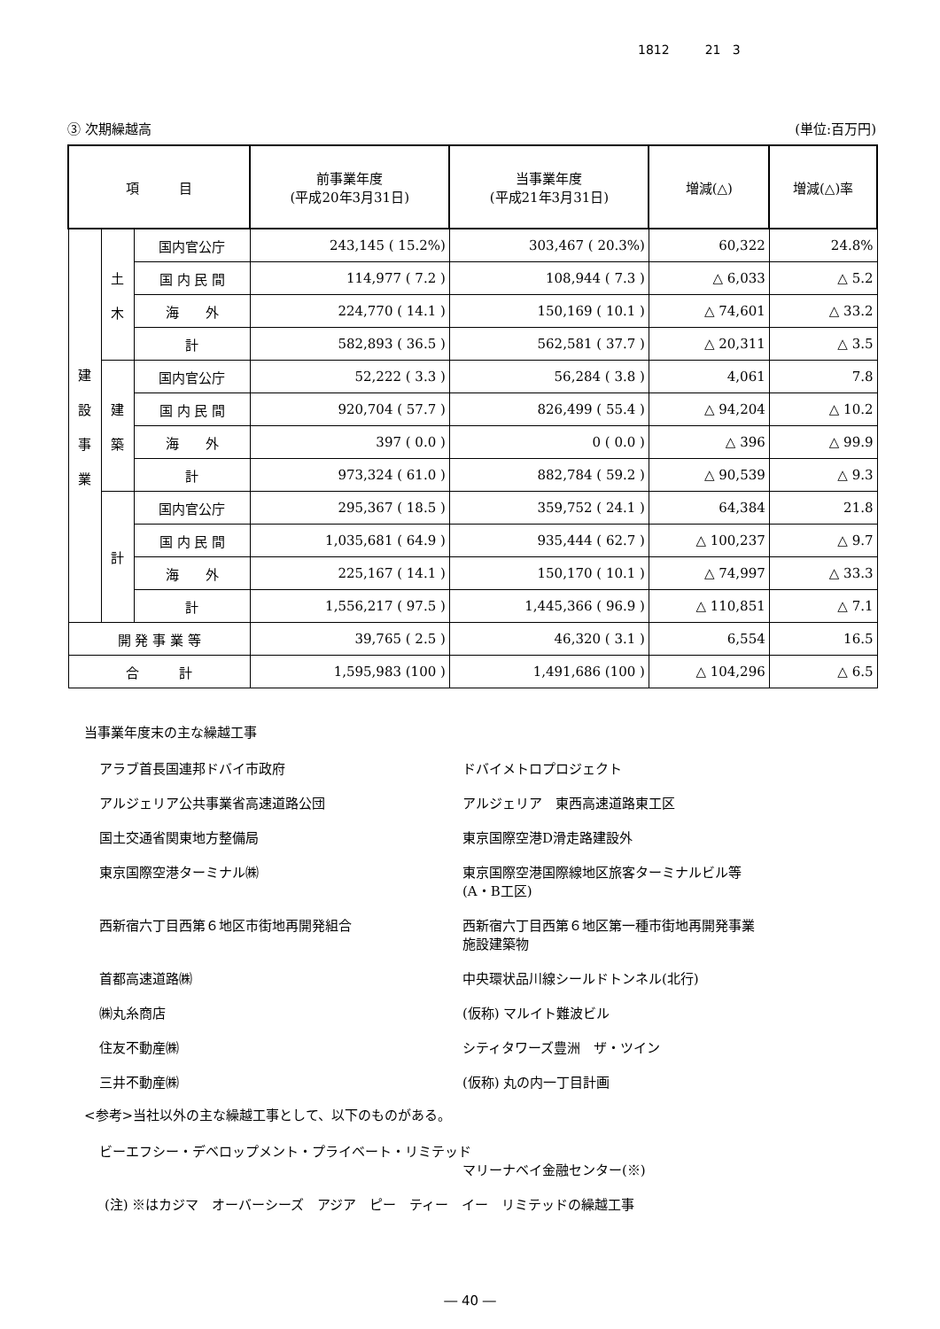1812 21 3
③ 次期繰越高 (単位:百万円)
| 項 目 | | | 前事業年度 (平成20年3月31日) | 当事業年度 (平成21年3月31日) | 増減(△) | 増減(△)率 |
| --- | --- | --- | --- | --- | --- | --- |
| 建 設 事 業 | 土 木 | 国内官公庁 | 243,145 ( 15.2%) | 303,467 ( 20.3%) | 60,322 | 24.8% |
| | | 国 内 民 間 | 114,977 ( 7.2 ) | 108,944 ( 7.3 ) | △ 6,033 | △ 5.2 |
| | | 海 外 | 224,770 ( 14.1 ) | 150,169 ( 10.1 ) | △ 74,601 | △ 33.2 |
| | | 計 | 582,893 ( 36.5 ) | 562,581 ( 37.7 ) | △ 20,311 | △ 3.5 |
| | 建 築 | 国内官公庁 | 52,222 ( 3.3 ) | 56,284 ( 3.8 ) | 4,061 | 7.8 |
| | | 国 内 民 間 | 920,704 ( 57.7 ) | 826,499 ( 55.4 ) | △ 94,204 | △ 10.2 |
| | | 海 外 | 397 ( 0.0 ) | 0 ( 0.0 ) | △ 396 | △ 99.9 |
| | | 計 | 973,324 ( 61.0 ) | 882,784 ( 59.2 ) | △ 90,539 | △ 9.3 |
| | 計 | 国内官公庁 | 295,367 ( 18.5 ) | 359,752 ( 24.1 ) | 64,384 | 21.8 |
| | | 国 内 民 間 | 1,035,681 ( 64.9 ) | 935,444 ( 62.7 ) | △ 100,237 | △ 9.7 |
| | | 海 外 | 225,167 ( 14.1 ) | 150,170 ( 10.1 ) | △ 74,997 | △ 33.3 |
| | | 計 | 1,556,217 ( 97.5 ) | 1,445,366 ( 96.9 ) | △ 110,851 | △ 7.1 |
| 開 発 事 業 等 | | | 39,765 ( 2.5 ) | 46,320 ( 3.1 ) | 6,554 | 16.5 |
| 合 計 | | | 1,595,983 (100 ) | 1,491,686 (100 ) | △ 104,296 | △ 6.5 |
当事業年度末の主な繰越工事
アラブ首長国連邦ドバイ市政府 ドバイメトロプロジェクト
アルジェリア公共事業省高速道路公団 アルジェリア　東西高速道路東工区
国土交通省関東地方整備局 東京国際空港D滑走路建設外
東京国際空港ターミナル㈱ 東京国際空港国際線地区旅客ターミナルビル等
(A・B工区)
西新宿六丁目西第６地区市街地再開発組合 西新宿六丁目西第６地区第一種市街地再開発事業
施設建築物
首都高速道路㈱ 中央環状品川線シールドトンネル(北行)
㈱丸糸商店 (仮称) マルイト難波ビル
住友不動産㈱ シティタワーズ豊洲　ザ・ツイン
三井不動産㈱ (仮称) 丸の内一丁目計画
<参考>当社以外の主な繰越工事として、以下のものがある。
ビーエフシー・デベロップメント・プライベート・リミテッド
マリーナベイ金融センター(※)
(注) ※はカジマ　オーバーシーズ　アジア　ピー　ティー　イー　リミテッドの繰越工事
― 40 ―